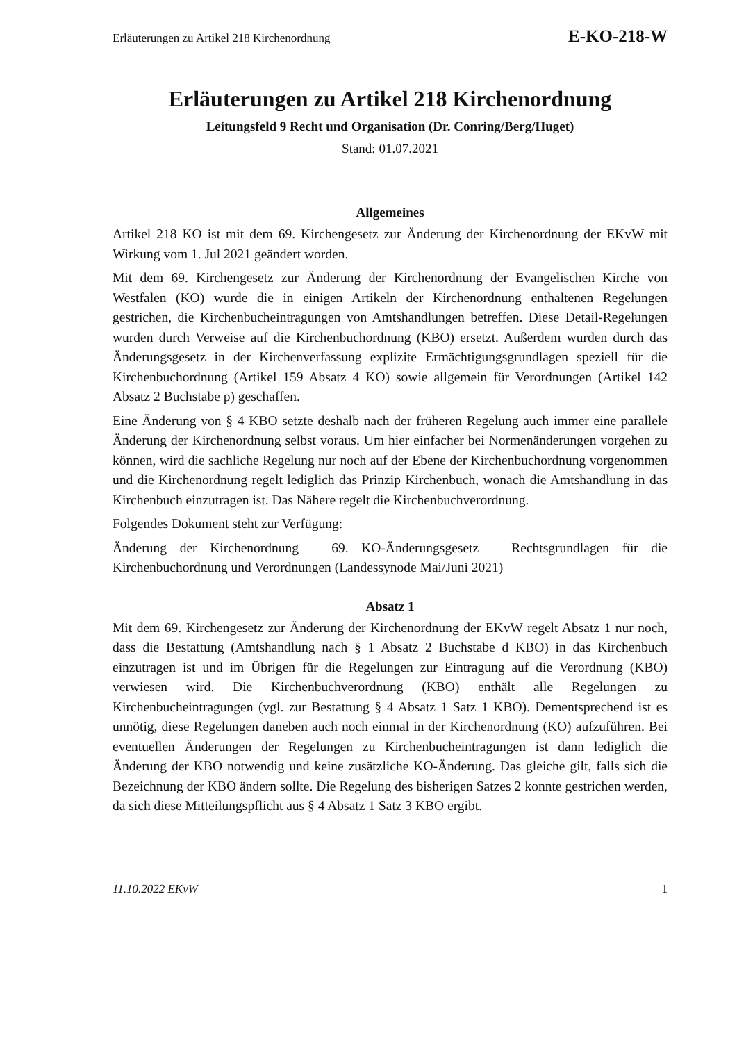Erläuterungen zu Artikel 218 Kirchenordnung E-KO-218-W
Erläuterungen zu Artikel 218 Kirchenordnung
Leitungsfeld 9 Recht und Organisation (Dr. Conring/Berg/Huget)
Stand: 01.07.2021
Allgemeines
Artikel 218 KO ist mit dem 69. Kirchengesetz zur Änderung der Kirchenordnung der EKvW mit Wirkung vom 1. Jul 2021 geändert worden.
Mit dem 69. Kirchengesetz zur Änderung der Kirchenordnung der Evangelischen Kirche von Westfalen (KO) wurde die in einigen Artikeln der Kirchenordnung enthaltenen Regelungen gestrichen, die Kirchenbucheintragungen von Amtshandlungen betreffen. Diese Detail-Regelungen wurden durch Verweise auf die Kirchenbuchordnung (KBO) ersetzt. Außerdem wurden durch das Änderungsgesetz in der Kirchenverfassung explizite Ermächtigungsgrundlagen speziell für die Kirchenbuchordnung (Artikel 159 Absatz 4 KO) sowie allgemein für Verordnungen (Artikel 142 Absatz 2 Buchstabe p) geschaffen.
Eine Änderung von § 4 KBO setzte deshalb nach der früheren Regelung auch immer eine parallele Änderung der Kirchenordnung selbst voraus. Um hier einfacher bei Normenänderungen vorgehen zu können, wird die sachliche Regelung nur noch auf der Ebene der Kirchenbuchordnung vorgenommen und die Kirchenordnung regelt lediglich das Prinzip Kirchenbuch, wonach die Amtshandlung in das Kirchenbuch einzutragen ist. Das Nähere regelt die Kirchenbuchverordnung.
Folgendes Dokument steht zur Verfügung:
Änderung der Kirchenordnung – 69. KO-Änderungsgesetz – Rechtsgrundlagen für die Kirchenbuchordnung und Verordnungen (Landessynode Mai/Juni 2021)
Absatz 1
Mit dem 69. Kirchengesetz zur Änderung der Kirchenordnung der EKvW regelt Absatz 1 nur noch, dass die Bestattung (Amtshandlung nach § 1 Absatz 2 Buchstabe d KBO) in das Kirchenbuch einzutragen ist und im Übrigen für die Regelungen zur Eintragung auf die Verordnung (KBO) verwiesen wird. Die Kirchenbuchverordnung (KBO) enthält alle Regelungen zu Kirchenbucheintragungen (vgl. zur Bestattung § 4 Absatz 1 Satz 1 KBO). Dementsprechend ist es unnötig, diese Regelungen daneben auch noch einmal in der Kirchenordnung (KO) aufzuführen. Bei eventuellen Änderungen der Regelungen zu Kirchenbucheintragungen ist dann lediglich die Änderung der KBO notwendig und keine zusätzliche KO-Änderung. Das gleiche gilt, falls sich die Bezeichnung der KBO ändern sollte. Die Regelung des bisherigen Satzes 2 konnte gestrichen werden, da sich diese Mitteilungspflicht aus § 4 Absatz 1 Satz 3 KBO ergibt.
11.10.2022 EKvW 1